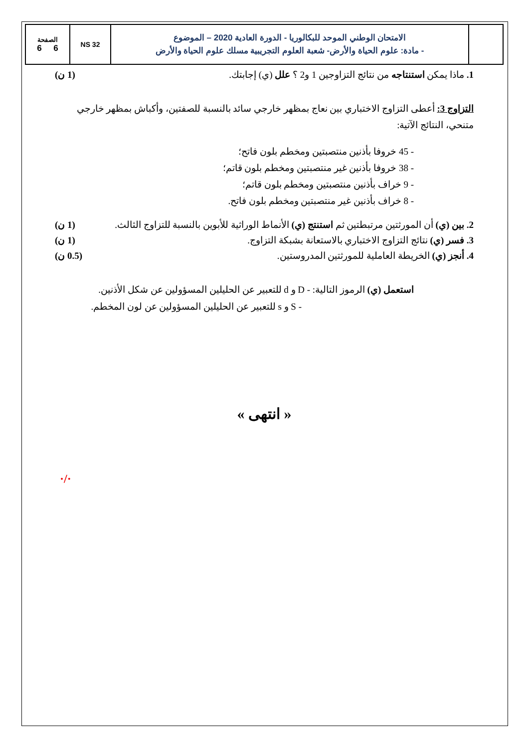| | الامتحان الوطني الموحد للبكالوريا - الدورة العادية 2020 – الموضوع - مادة: علوم الحياة والأرض- شعبة العلوم التجريبية مسلك علوم الحياة والأرض | NS 32 | الصفحة 6 6 |
1. ماذا يمكن استنتاجه من نتائج التزاوجين 1 و2 ؟ علل (ي) إجابتك. (1 ن)
التزاوج 3: أعطى التزاوج الاختباري بين نعاج بمظهر خارجي سائد بالنسبة للصفتين، وأكباش بمظهر خارجي متنحي، النتائج الآتية:
- 45 خروفا بأذنين منتصبتين ومخطم بلون فاتح؛
- 38 خروفا بأذنين غير منتصبتين ومخطم بلون قاتم؛
- 9 خراف بأذنين منتصبتين ومخطم بلون قاتم؛
- 8 خراف بأذنين غير منتصبتين ومخطم بلون فاتح.
2. بين (ي) أن المورثتين مرتبطتين ثم استنتج (ي) الأنماط الوراثية للأبوين بالنسبة للتزاوج الثالث. (1 ن)
3. فسر (ي) نتائج التزاوج الاختباري بالاستعانة بشبكة التزاوج. (1 ن)
4. أنجز (ي) الخريطة العاملية للمورثتين المدروستين. (0.5 ن)
استعمل (ي) الرموز التالية: - D و d للتعبير عن الحليلين المسؤولين عن شكل الأذنين.
- S و s للتعبير عن الحليلين المسؤولين عن لون المخطم.
« انتهى »
·/·